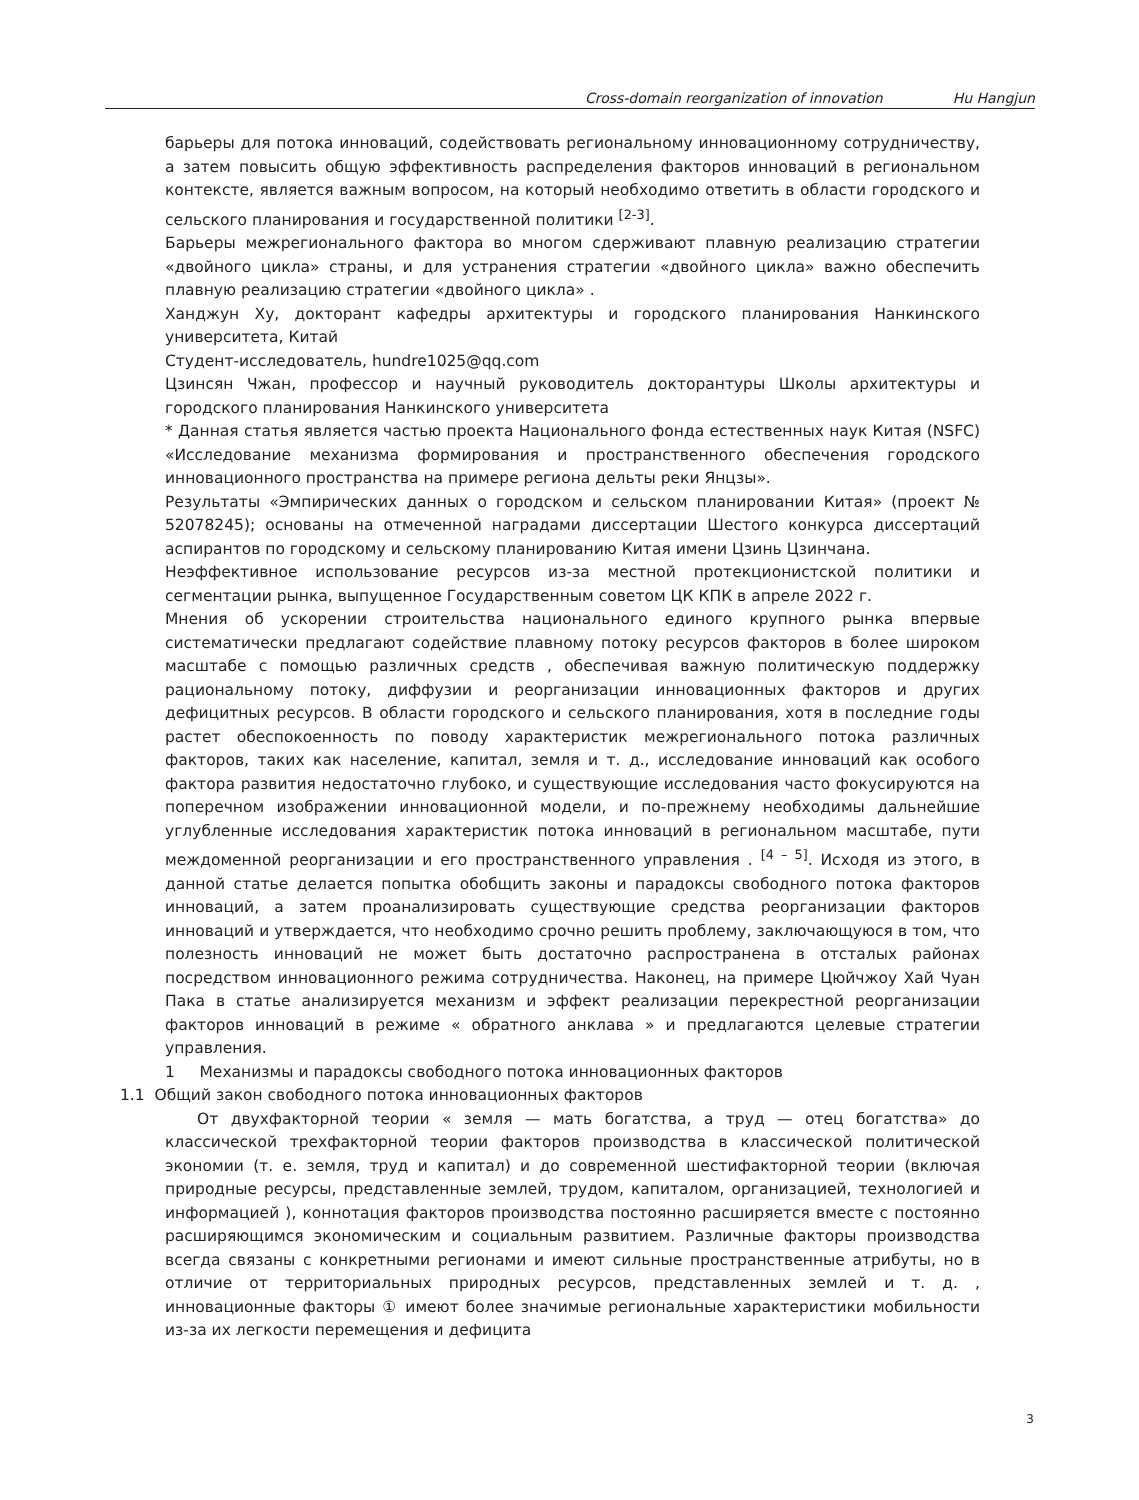Cross-domain reorganization of innovation Hu Hangjun
барьеры для потока инноваций, содействовать региональному инновационному сотрудничеству, а затем повысить общую эффективность распределения факторов инноваций в региональном контексте, является важным вопросом, на который необходимо ответить в области городского и сельского планирования и государственной политики <sup>[2-3]</sup>.
Барьеры межрегионального фактора во многом сдерживают плавную реализацию стратегии «двойного цикла» страны, и для устранения стратегии «двойного цикла» важно обеспечить плавную реализацию стратегии «двойного цикла» .
Ханджун Ху, докторант кафедры архитектуры и городского планирования Нанкинского университета, Китай
Студент-исследователь, hundre1025@qq.com
Цзинсян Чжан, профессор и научный руководитель докторантуры Школы архитектуры и городского планирования Нанкинского университета
* Данная статья является частью проекта Национального фонда естественных наук Китая (NSFC) «Исследование механизма формирования и пространственного обеспечения городского инновационного пространства на примере региона дельты реки Янцзы».
Результаты «Эмпирических данных о городском и сельском планировании Китая» (проект № 52078245); основаны на отмеченной наградами диссертации Шестого конкурса диссертаций аспирантов по городскому и сельскому планированию Китая имени Цзинь Цзинчана.
Неэффективное использование ресурсов из-за местной протекционистской политики и сегментации рынка, выпущенное Государственным советом ЦК КПК в апреле 2022 г.
Мнения об ускорении строительства национального единого крупного рынка впервые систематически предлагают содействие плавному потоку ресурсов факторов в более широком масштабе с помощью различных средств , обеспечивая важную политическую поддержку рациональному потоку, диффузии и реорганизации инновационных факторов и других дефицитных ресурсов. В области городского и сельского планирования, хотя в последние годы растет обеспокоенность по поводу характеристик межрегионального потока различных факторов, таких как население, капитал, земля и т. д., исследование инноваций как особого фактора развития недостаточно глубоко, и существующие исследования часто фокусируются на поперечном изображении инновационной модели, и по-прежнему необходимы дальнейшие углубленные исследования характеристик потока инноваций в региональном масштабе, пути междоменной реорганизации и его пространственного управления . <sup>[4 – 5]</sup>. Исходя из этого, в данной статье делается попытка обобщить законы и парадоксы свободного потока факторов инноваций, а затем проанализировать существующие средства реорганизации факторов инноваций и утверждается, что необходимо срочно решить проблему, заключающуюся в том, что полезность инноваций не может быть достаточно распространена в отсталых районах посредством инновационного режима сотрудничества. Наконец, на примере Цюйчжоу Хай Чуан Пака в статье анализируется механизм и эффект реализации перекрестной реорганизации факторов инноваций в режиме « обратного анклава » и предлагаются целевые стратегии управления.
1 Механизмы и парадоксы свободного потока инновационных факторов
1.1 Общий закон свободного потока инновационных факторов
От двухфакторной теории « земля — мать богатства, а труд — отец богатства» до классической трехфакторной теории факторов производства в классической политической экономии (т. е. земля, труд и капитал) и до современной шестифакторной теории (включая природные ресурсы, представленные землей, трудом, капиталом, организацией, технологией и информацией ), коннотация факторов производства постоянно расширяется вместе с постоянно расширяющимся экономическим и социальным развитием. Различные факторы производства всегда связаны с конкретными регионами и имеют сильные пространственные атрибуты, но в отличие от территориальных природных ресурсов, представленных землей и т. д. , инновационные факторы ① имеют более значимые региональные характеристики мобильности из-за их легкости перемещения и дефицита
3